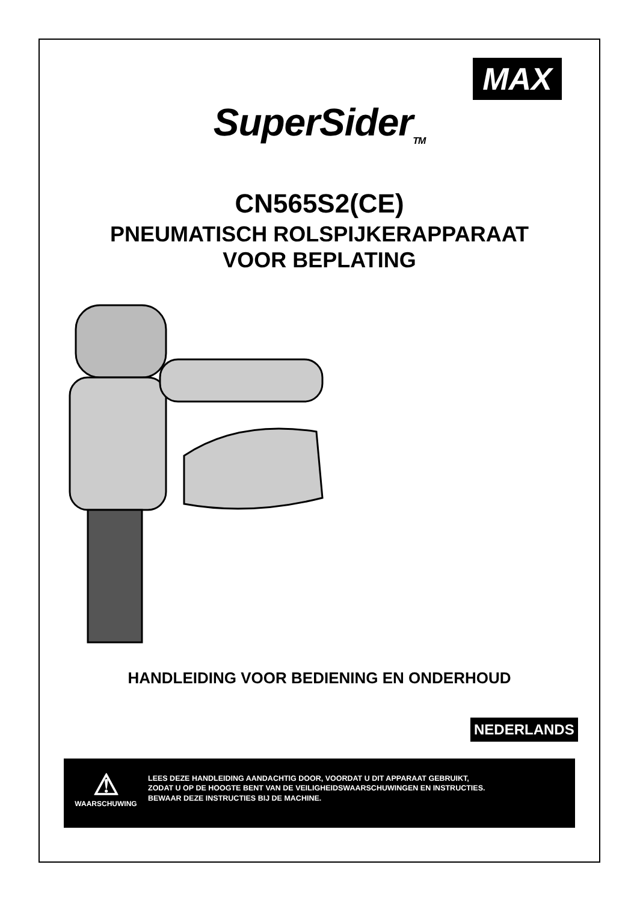MAX
SuperSider<sub>TM</sub>
CN565S2(CE)
PNEUMATISCH ROLSPIJKERAPPARAAT
VOOR BEPLATING
HANDLEIDING VOOR BEDIENING EN ONDERHOUD
NEDERLANDS
⚠
WAARSCHUWING
LEES DEZE HANDLEIDING AANDACHTIG DOOR, VOORDAT U DIT APPARAAT GEBRUIKT,
ZODAT U OP DE HOOGTE BENT VAN DE VEILIGHEIDSWAARSCHUWINGEN EN INSTRUCTIES.
BEWAAR DEZE INSTRUCTIES BIJ DE MACHINE.